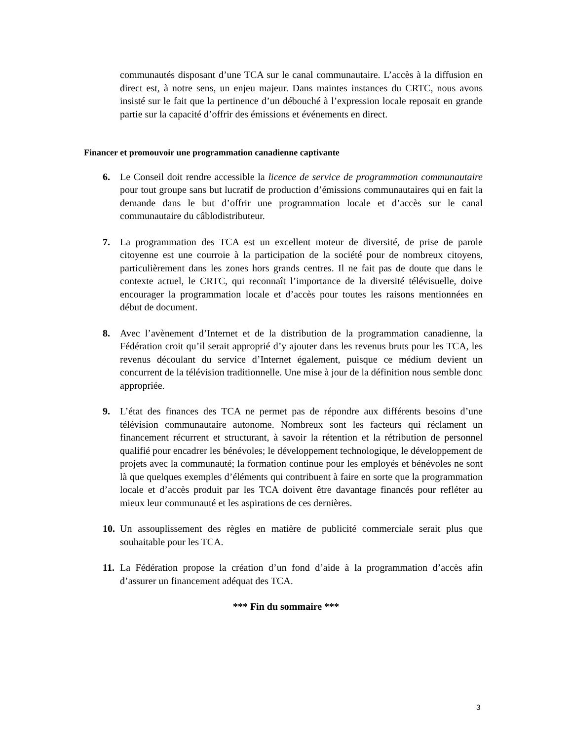communautés disposant d’une TCA sur le canal communautaire. L’accès à la diffusion en direct est, à notre sens, un enjeu majeur. Dans maintes instances du CRTC, nous avons insisté sur le fait que la pertinence d’un débouché à l’expression locale reposait en grande partie sur la capacité d’offrir des émissions et événements en direct.
Financer et promouvoir une programmation canadienne captivante
6. Le Conseil doit rendre accessible la licence de service de programmation communautaire pour tout groupe sans but lucratif de production d’émissions communautaires qui en fait la demande dans le but d’offrir une programmation locale et d’accès sur le canal communautaire du câblodistributeur.
7. La programmation des TCA est un excellent moteur de diversité, de prise de parole citoyenne est une courroie à la participation de la société pour de nombreux citoyens, particulièrement dans les zones hors grands centres. Il ne fait pas de doute que dans le contexte actuel, le CRTC, qui reconnaît l’importance de la diversité télévisuelle, doive encourager la programmation locale et d’accès pour toutes les raisons mentionnées en début de document.
8. Avec l’avènement d’Internet et de la distribution de la programmation canadienne, la Fédération croit qu’il serait approprié d’y ajouter dans les revenus bruts pour les TCA, les revenus découlant du service d’Internet également, puisque ce médium devient un concurrent de la télévision traditionnelle. Une mise à jour de la définition nous semble donc appropriée.
9. L’état des finances des TCA ne permet pas de répondre aux différents besoins d’une télévision communautaire autonome. Nombreux sont les facteurs qui réclament un financement récurrent et structurant, à savoir la rétention et la rétribution de personnel qualifié pour encadrer les bénévoles; le développement technologique, le développement de projets avec la communauté; la formation continue pour les employés et bénévoles ne sont là que quelques exemples d’éléments qui contribuent à faire en sorte que la programmation locale et d’accès produit par les TCA doivent être davantage financés pour refléter au mieux leur communauté et les aspirations de ces dernières.
10.
Un assouplissement des règles en matière de publicité commerciale serait plus que souhaitable pour les TCA.
11.
La Fédération propose la création d’un fond d’aide à la programmation d’accès afin d’assurer un financement adéquat des TCA.
*** Fin du sommaire ***
3